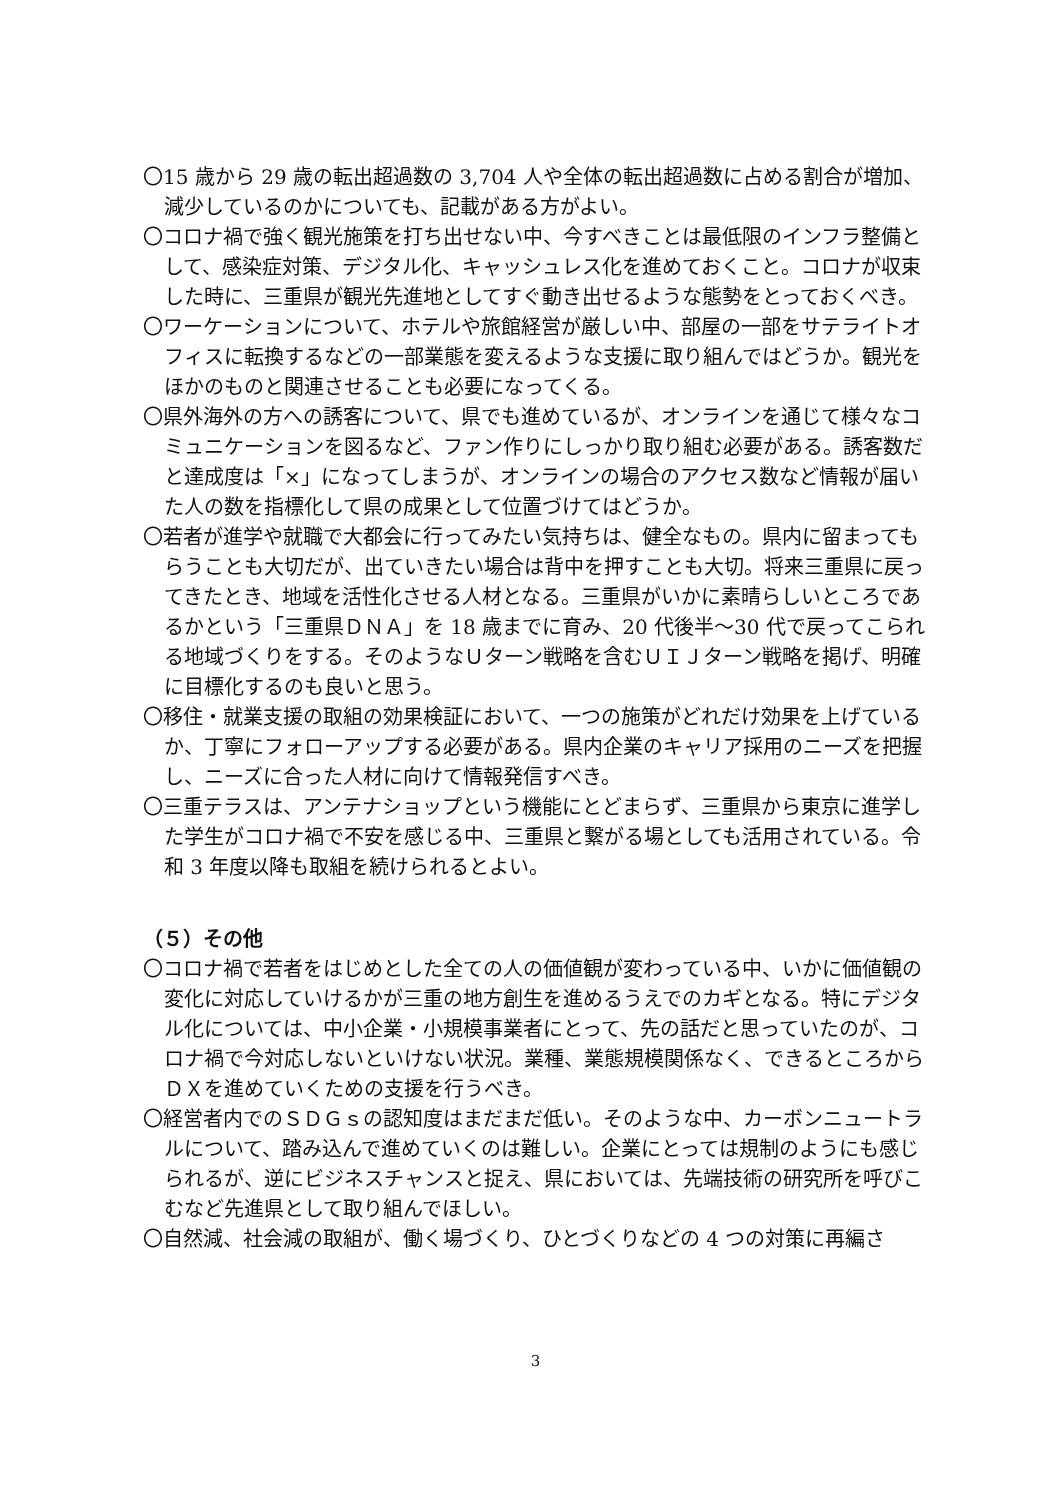〇15 歳から 29 歳の転出超過数の 3,704 人や全体の転出超過数に占める割合が増加、減少しているのかについても、記載がある方がよい。
〇コロナ禍で強く観光施策を打ち出せない中、今すべきことは最低限のインフラ整備として、感染症対策、デジタル化、キャッシュレス化を進めておくこと。コロナが収束した時に、三重県が観光先進地としてすぐ動き出せるような態勢をとっておくべき。
〇ワーケーションについて、ホテルや旅館経営が厳しい中、部屋の一部をサテライトオフィスに転換するなどの一部業態を変えるような支援に取り組んではどうか。観光をほかのものと関連させることも必要になってくる。
〇県外海外の方への誘客について、県でも進めているが、オンラインを通じて様々なコミュニケーションを図るなど、ファン作りにしっかり取り組む必要がある。誘客数だと達成度は「×」になってしまうが、オンラインの場合のアクセス数など情報が届いた人の数を指標化して県の成果として位置づけてはどうか。
〇若者が進学や就職で大都会に行ってみたい気持ちは、健全なもの。県内に留まってもらうことも大切だが、出ていきたい場合は背中を押すことも大切。将来三重県に戻ってきたとき、地域を活性化させる人材となる。三重県がいかに素晴らしいところであるかという「三重県ＤＮＡ」を 18 歳までに育み、20 代後半～30 代で戻ってこられる地域づくりをする。そのようなＵターン戦略を含むＵＩＪターン戦略を掲げ、明確に目標化するのも良いと思う。
〇移住・就業支援の取組の効果検証において、一つの施策がどれだけ効果を上げているか、丁寧にフォローアップする必要がある。県内企業のキャリア採用のニーズを把握し、ニーズに合った人材に向けて情報発信すべき。
〇三重テラスは、アンテナショップという機能にとどまらず、三重県から東京に進学した学生がコロナ禍で不安を感じる中、三重県と繋がる場としても活用されている。令和 3 年度以降も取組を続けられるとよい。
（５）その他
〇コロナ禍で若者をはじめとした全ての人の価値観が変わっている中、いかに価値観の変化に対応していけるかが三重の地方創生を進めるうえでのカギとなる。特にデジタル化については、中小企業・小規模事業者にとって、先の話だと思っていたのが、コロナ禍で今対応しないといけない状況。業種、業態規模関係なく、できるところからＤＸを進めていくための支援を行うべき。
〇経営者内でのＳＤＧｓの認知度はまだまだ低い。そのような中、カーボンニュートラルについて、踏み込んで進めていくのは難しい。企業にとっては規制のようにも感じられるが、逆にビジネスチャンスと捉え、県においては、先端技術の研究所を呼びこむなど先進県として取り組んでほしい。
〇自然減、社会減の取組が、働く場づくり、ひとづくりなどの 4 つの対策に再編さ
3